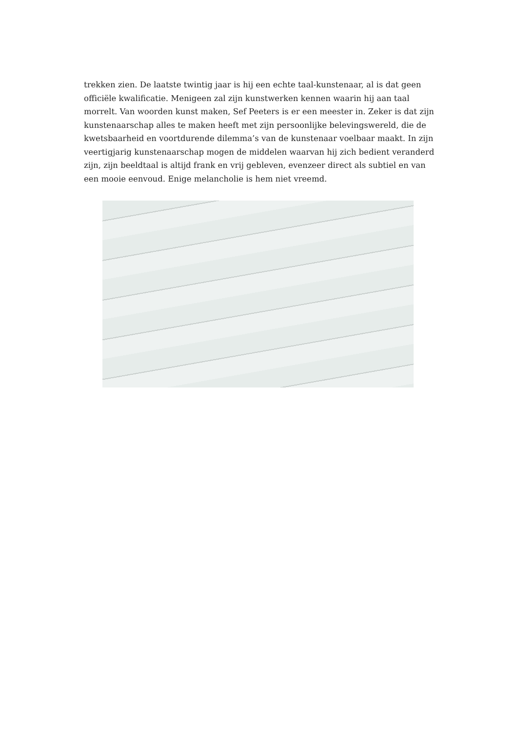trekken zien. De laatste twintig jaar is hij een echte taal-kunstenaar, al is dat geen officiële kwalificatie. Menigeen zal zijn kunstwerken kennen waarin hij aan taal morrelt. Van woorden kunst maken, Sef Peeters is er een meester in. Zeker is dat zijn kunstenaarschap alles te maken heeft met zijn persoonlijke belevingswereld, die de kwetsbaarheid en voortdurende dilemma’s van de kunstenaar voelbaar maakt. In zijn veertigjarig kunstenaarschap mogen de middelen waarvan hij zich bedient veranderd zijn, zijn beeldtaal is altijd frank en vrij gebleven, evenzeer direct als subtiel en van een mooie eenvoud. Enige melancholie is hem niet vreemd.